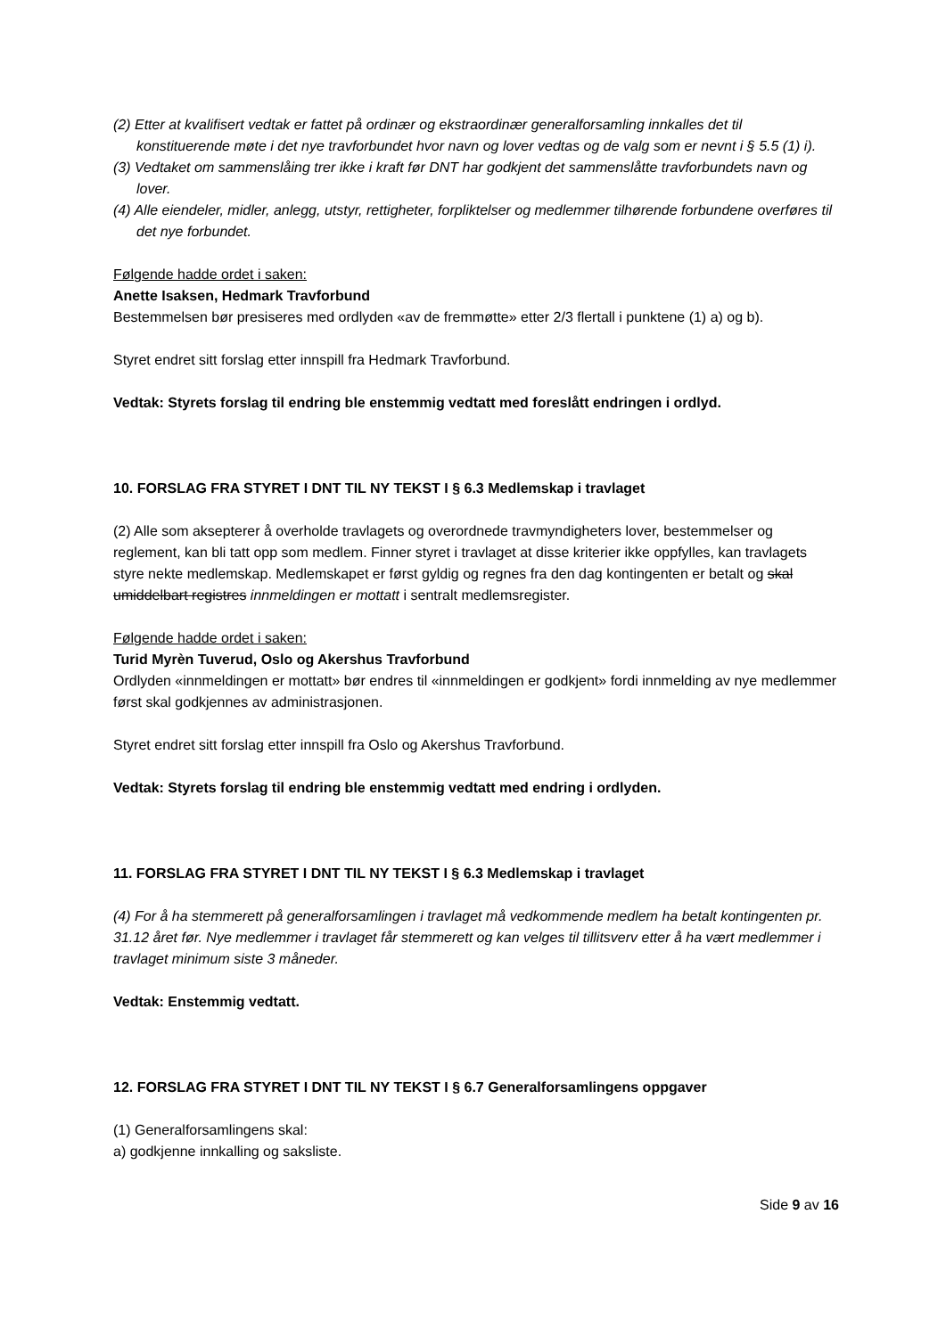(2) Etter at kvalifisert vedtak er fattet på ordinær og ekstraordinær generalforsamling innkalles det til konstituerende møte i det nye travforbundet hvor navn og lover vedtas og de valg som er nevnt i § 5.5 (1) i).
(3) Vedtaket om sammenslåing trer ikke i kraft før DNT har godkjent det sammenslåtte travforbundets navn og lover.
(4) Alle eiendeler, midler, anlegg, utstyr, rettigheter, forpliktelser og medlemmer tilhørende forbundene overføres til det nye forbundet.
Følgende hadde ordet i saken:
Anette Isaksen, Hedmark Travforbund
Bestemmelsen bør presiseres med ordlyden «av de fremmøtte» etter 2/3 flertall i punktene (1) a) og b).
Styret endret sitt forslag etter innspill fra Hedmark Travforbund.
Vedtak: Styrets forslag til endring ble enstemmig vedtatt med foreslått endringen i ordlyd.
10. FORSLAG FRA STYRET I DNT TIL NY TEKST I § 6.3 Medlemskap i travlaget
(2) Alle som aksepterer å overholde travlagets og overordnede travmyndigheters lover, bestemmelser og reglement, kan bli tatt opp som medlem. Finner styret i travlaget at disse kriterier ikke oppfylles, kan travlagets styre nekte medlemskap. Medlemskapet er først gyldig og regnes fra den dag kontingenten er betalt og skal umiddelbart registres innmeldingen er mottatt i sentralt medlemsregister.
Følgende hadde ordet i saken:
Turid Myrèn Tuverud, Oslo og Akershus Travforbund
Ordlyden «innmeldingen er mottatt» bør endres til «innmeldingen er godkjent» fordi innmelding av nye medlemmer først skal godkjennes av administrasjonen.
Styret endret sitt forslag etter innspill fra Oslo og Akershus Travforbund.
Vedtak: Styrets forslag til endring ble enstemmig vedtatt med endring i ordlyden.
11. FORSLAG FRA STYRET I DNT TIL NY TEKST I § 6.3 Medlemskap i travlaget
(4) For å ha stemmerett på generalforsamlingen i travlaget må vedkommende medlem ha betalt kontingenten pr. 31.12 året før. Nye medlemmer i travlaget får stemmerett og kan velges til tillitsverv etter å ha vært medlemmer i travlaget minimum siste 3 måneder.
Vedtak: Enstemmig vedtatt.
12. FORSLAG FRA STYRET I DNT TIL NY TEKST I § 6.7 Generalforsamlingens oppgaver
(1) Generalforsamlingens skal:
a) godkjenne innkalling og saksliste.
Side 9 av 16